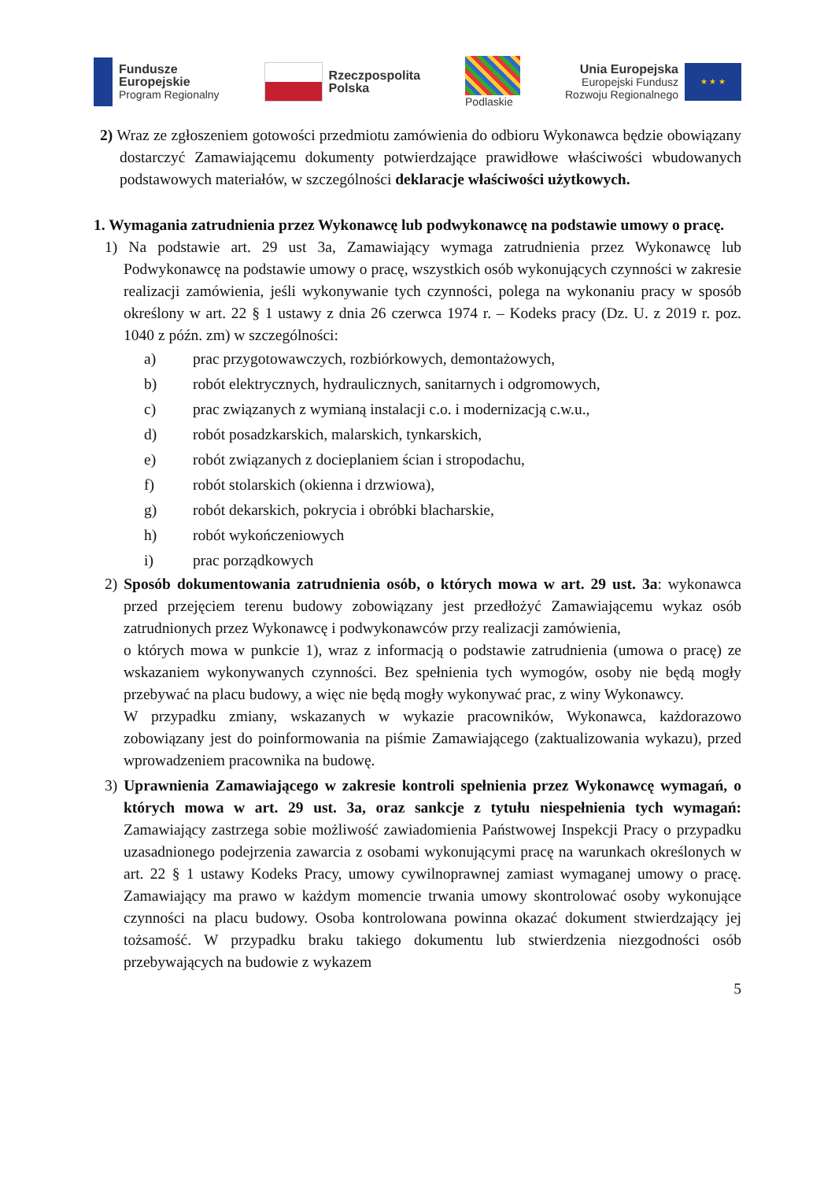Fundusze
Europejskie
Program Regionalny
Rzeczpospolita
Polska
Podlaskie
Unia Europejska
Europejski Fundusz
Rozwoju Regionalnego
★ ★ ★
2) Wraz ze zgłoszeniem gotowości przedmiotu zamówienia do odbioru Wykonawca będzie obowiązany dostarczyć Zamawiającemu dokumenty potwierdzające prawidłowe właściwości wbudowanych podstawowych materiałów, w szczególności deklaracje właściwości użytkowych.
1. Wymagania zatrudnienia przez Wykonawcę lub podwykonawcę na podstawie umowy o pracę.
1) Na podstawie art. 29 ust 3a, Zamawiający wymaga zatrudnienia przez Wykonawcę lub Podwykonawcę na podstawie umowy o pracę, wszystkich osób wykonujących czynności w zakresie realizacji zamówienia, jeśli wykonywanie tych czynności, polega na wykonaniu pracy w sposób określony w art. 22 § 1 ustawy z dnia 26 czerwca 1974 r. – Kodeks pracy (Dz. U. z 2019 r. poz. 1040 z późn. zm) w szczególności:
a) prac przygotowawczych, rozbiórkowych, demontażowych,
b) robót elektrycznych, hydraulicznych, sanitarnych i odgromowych,
c) prac związanych z wymianą instalacji c.o. i modernizacją c.w.u.,
d) robót posadzkarskich, malarskich, tynkarskich,
e) robót związanych z docieplaniem ścian i stropodachu,
f) robót stolarskich (okienna i drzwiowa),
g) robót dekarskich, pokrycia i obróbki blacharskie,
h) robót wykończeniowych
i) prac porządkowych
2) Sposób dokumentowania zatrudnienia osób, o których mowa w art. 29 ust. 3a: wykonawca przed przejęciem terenu budowy zobowiązany jest przedłożyć Zamawiającemu wykaz osób zatrudnionych przez Wykonawcę i podwykonawców przy realizacji zamówienia,
o których mowa w punkcie 1), wraz z informacją o podstawie zatrudnienia (umowa o pracę) ze wskazaniem wykonywanych czynności. Bez spełnienia tych wymogów, osoby nie będą mogły przebywać na placu budowy, a więc nie będą mogły wykonywać prac, z winy Wykonawcy.
W przypadku zmiany, wskazanych w wykazie pracowników, Wykonawca, każdorazowo zobowiązany jest do poinformowania na piśmie Zamawiającego (zaktualizowania wykazu), przed wprowadzeniem pracownika na budowę.
3) Uprawnienia Zamawiającego w zakresie kontroli spełnienia przez Wykonawcę wymagań, o których mowa w art. 29 ust. 3a, oraz sankcje z tytułu niespełnienia tych wymagań: Zamawiający zastrzega sobie możliwość zawiadomienia Państwowej Inspekcji Pracy o przypadku uzasadnionego podejrzenia zawarcia z osobami wykonującymi pracę na warunkach określonych w art. 22 § 1 ustawy Kodeks Pracy, umowy cywilnoprawnej zamiast wymaganej umowy o pracę. Zamawiający ma prawo w każdym momencie trwania umowy skontrolować osoby wykonujące czynności na placu budowy. Osoba kontrolowana powinna okazać dokument stwierdzający jej tożsamość. W przypadku braku takiego dokumentu lub stwierdzenia niezgodności osób przebywających na budowie z wykazem
5